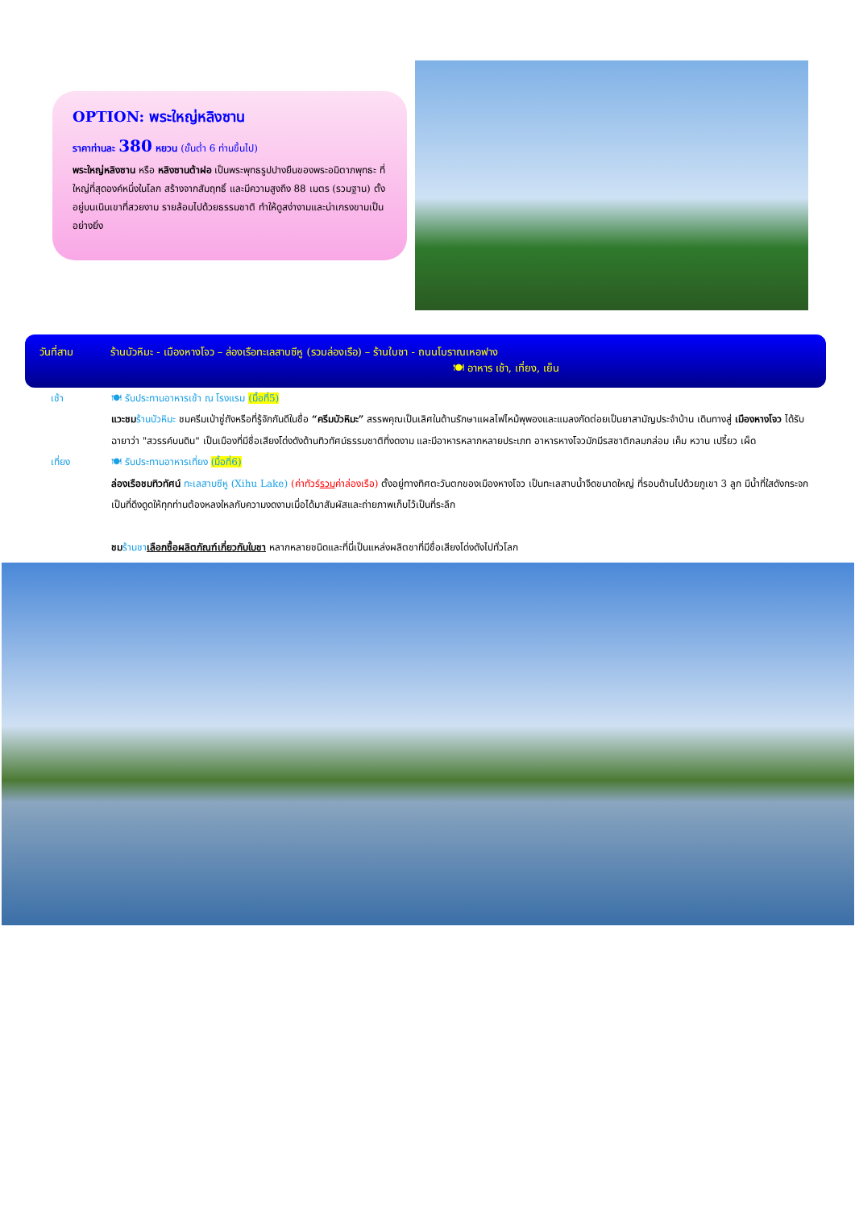OPTION: พระใหญ่หลิงซาน
ราคาท่านละ 380 หยวน (ขั้นต่ำ 6 ท่านขึ้นไป)
พระใหญ่หลิงซาน หรือ หลิงซานต้าฝอ เป็นพระพุทธรูปปางยืนของพระอมิตาภพุทธะ ที่ใหญ่ที่สุดองค์หนึ่งในโลก สร้างจากสัมฤทธิ์ และมีความสูงถึง 88 เมตร (รวมฐาน) ตั้งอยู่บนเนินเขาที่สวยงาม รายล้อมไปด้วยธรรมชาติ ทำให้ดูสง่างามและน่าเกรงขามเป็นอย่างยิ่ง
วันที่สาม ร้านบัวหิมะ - เมืองหางโจว – ล่องเรือทะเลสาบซีหู (รวมล่องเรือ) – ร้านใบชา - ถนนโบราณเหอฟาง
🍽 อาหาร เช้า, เที่ยง, เย็น
เช้า 🍽 รับประทานอาหารเช้า ณ โรงแรม (มื้อที่5)
แวะชม ร้านบัวหิมะ ชมครีมเป่าซู่ถังหรือที่รู้จักกันดีในชื่อ “ครีมบัวหิมะ” สรรพคุณเป็นเลิศในด้านรักษาแผลไฟไหม้พุพองและแมลงกัดต่อยเป็นยาสามัญประจำบ้าน เดินทางสู่ เมืองหางโจว ได้รับฉายาว่า "สวรรค์บนดิน" เป็นเมืองที่มีชื่อเสียงโด่งดังด้านทิวทัศน์ธรรมชาติที่งดงาม และมีอาหารหลากหลายประเภท อาหารหางโจวมักมีรสชาติกลมกล่อม เค็ม หวาน เปรี้ยว เผ็ด
เที่ยง 🍽 รับประทานอาหารเที่ยง (มื้อที่6)
ล่องเรือชมทิวทัศน์ ทะเลสาบซีหู (Xihu Lake) (ค่าทัวร์รวมค่าล่องเรือ) ตั้งอยู่ทางทิศตะวันตกของเมืองหางโจว เป็นทะเลสาบน้ำจืดขนาดใหญ่ ที่รอบด้านไปด้วยภูเขา 3 ลูก มีน้ำที่ใสดังกระจก เป็นที่ดึงดูดให้ทุกท่านต้องหลงใหลกับความงดงามเมื่อได้มาสัมผัสและถ่ายภาพเก็บไว้เป็นที่ระลึก
ชม ร้านชา เลือกซื้อผลิตภัณฑ์เกี่ยวกับใบชา หลากหลายชนิดและที่นี่เป็นแหล่งผลิตชาที่มีชื่อเสียงโด่งดังไปทั่วโลก